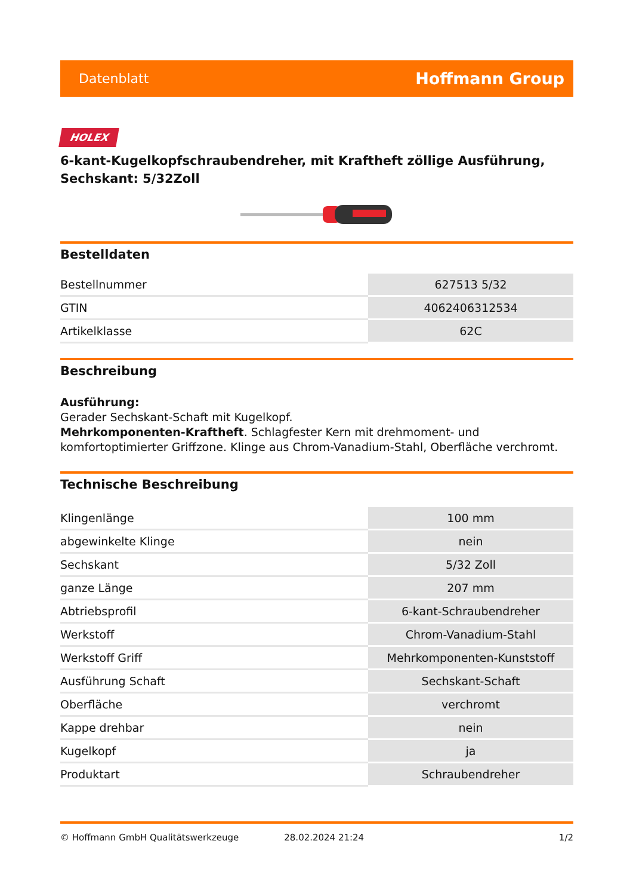Datenblatt Hoffmann Group
HOLEX
6-kant-Kugelkopfschraubendreher, mit Kraftheft zöllige Ausführung, Sechskant: 5/32Zoll
Bestelldaten
| Bestellnummer | 627513 5/32 |
| GTIN | 4062406312534 |
| Artikelklasse | 62C |
Beschreibung
Ausführung:
Gerader Sechskant-Schaft mit Kugelkopf.
Mehrkomponenten-Kraftheft. Schlagfester Kern mit drehmoment- und komfortoptimierter Griffzone. Klinge aus Chrom-Vanadium-Stahl, Oberfläche verchromt.
Technische Beschreibung
| Klingenlänge | 100 mm |
| abgewinkelte Klinge | nein |
| Sechskant | 5/32 Zoll |
| ganze Länge | 207 mm |
| Abtriebsprofil | 6-kant-Schraubendreher |
| Werkstoff | Chrom-Vanadium-Stahl |
| Werkstoff Griff | Mehrkomponenten-Kunststoff |
| Ausführung Schaft | Sechskant-Schaft |
| Oberfläche | verchromt |
| Kappe drehbar | nein |
| Kugelkopf | ja |
| Produktart | Schraubendreher |
© Hoffmann GmbH Qualitätswerkzeuge 28.02.2024 21:24 1/2